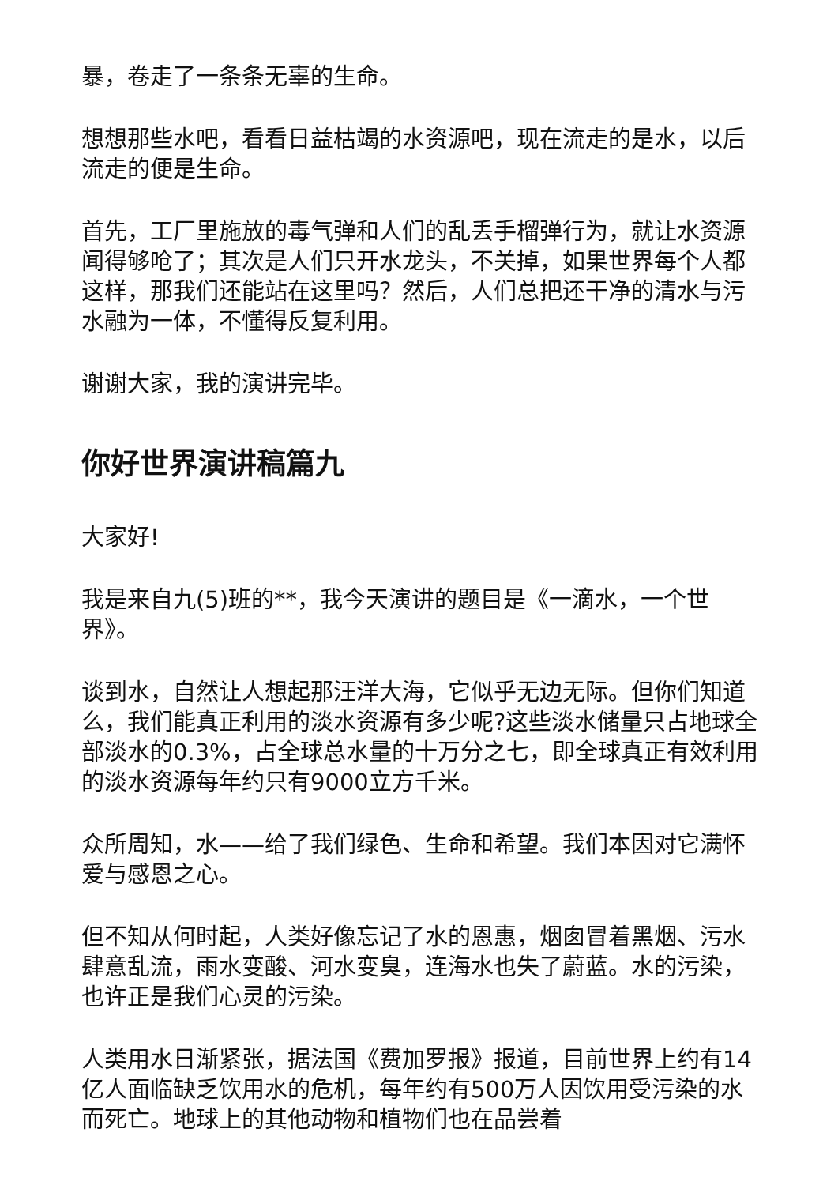暴，卷走了一条条无辜的生命。
想想那些水吧，看看日益枯竭的水资源吧，现在流走的是水，以后流走的便是生命。
首先，工厂里施放的毒气弹和人们的乱丢手榴弹行为，就让水资源闻得够呛了；其次是人们只开水龙头，不关掉，如果世界每个人都这样，那我们还能站在这里吗？然后，人们总把还干净的清水与污水融为一体，不懂得反复利用。
谢谢大家，我的演讲完毕。
你好世界演讲稿篇九
大家好!
我是来自九(5)班的**，我今天演讲的题目是《一滴水，一个世界》。
谈到水，自然让人想起那汪洋大海，它似乎无边无际。但你们知道么，我们能真正利用的淡水资源有多少呢?这些淡水储量只占地球全部淡水的0.3%，占全球总水量的十万分之七，即全球真正有效利用的淡水资源每年约只有9000立方千米。
众所周知，水——给了我们绿色、生命和希望。我们本因对它满怀爱与感恩之心。
但不知从何时起，人类好像忘记了水的恩惠，烟囱冒着黑烟、污水肆意乱流，雨水变酸、河水变臭，连海水也失了蔚蓝。水的污染，也许正是我们心灵的污染。
人类用水日渐紧张，据法国《费加罗报》报道，目前世界上约有14亿人面临缺乏饮用水的危机，每年约有500万人因饮用受污染的水而死亡。地球上的其他动物和植物们也在品尝着